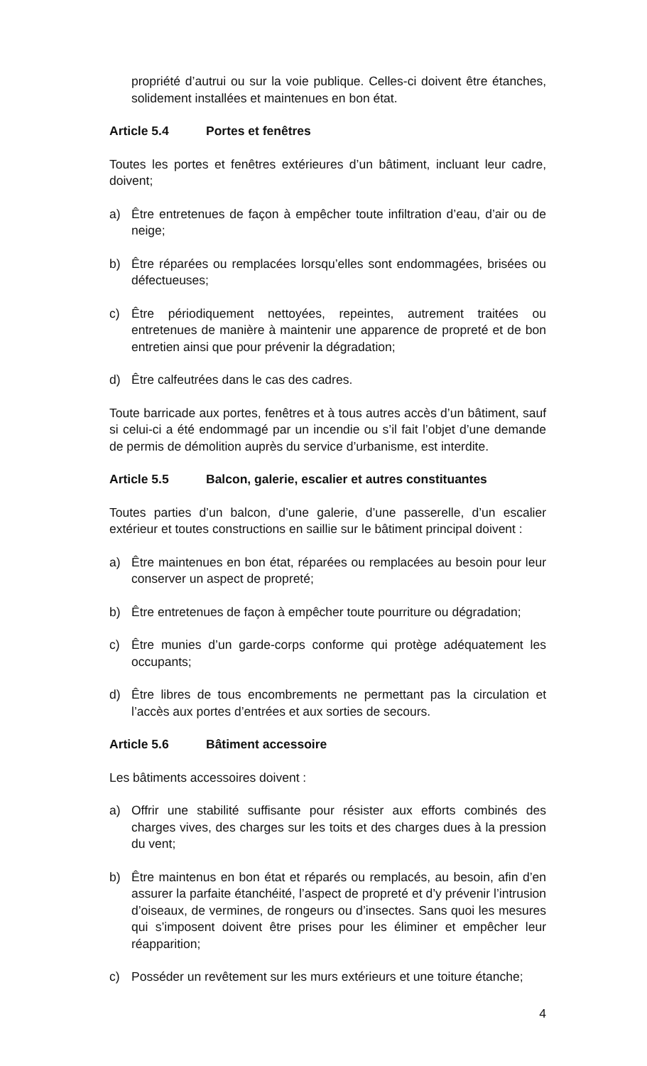propriété d’autrui ou sur la voie publique. Celles-ci doivent être étanches, solidement installées et maintenues en bon état.
Article 5.4 Portes et fenêtres
Toutes les portes et fenêtres extérieures d’un bâtiment, incluant leur cadre, doivent;
a) Être entretenues de façon à empêcher toute infiltration d’eau, d’air ou de neige;
b) Être réparées ou remplacées lorsqu’elles sont endommagées, brisées ou défectueuses;
c) Être périodiquement nettoyées, repeintes, autrement traitées ou entretenues de manière à maintenir une apparence de propreté et de bon entretien ainsi que pour prévenir la dégradation;
d) Être calfeutrées dans le cas des cadres.
Toute barricade aux portes, fenêtres et à tous autres accès d’un bâtiment, sauf si celui-ci a été endommagé par un incendie ou s’il fait l’objet d’une demande de permis de démolition auprès du service d’urbanisme, est interdite.
Article 5.5 Balcon, galerie, escalier et autres constituantes
Toutes parties d’un balcon, d’une galerie, d’une passerelle, d’un escalier extérieur et toutes constructions en saillie sur le bâtiment principal doivent :
a) Être maintenues en bon état, réparées ou remplacées au besoin pour leur conserver un aspect de propreté;
b) Être entretenues de façon à empêcher toute pourriture ou dégradation;
c) Être munies d’un garde-corps conforme qui protège adéquatement les occupants;
d) Être libres de tous encombrements ne permettant pas la circulation et l’accès aux portes d’entrées et aux sorties de secours.
Article 5.6 Bâtiment accessoire
Les bâtiments accessoires doivent :
a) Offrir une stabilité suffisante pour résister aux efforts combinés des charges vives, des charges sur les toits et des charges dues à la pression du vent;
b) Être maintenus en bon état et réparés ou remplacés, au besoin, afin d’en assurer la parfaite étanchéité, l’aspect de propreté et d’y prévenir l’intrusion d’oiseaux, de vermines, de rongeurs ou d’insectes. Sans quoi les mesures qui s’imposent doivent être prises pour les éliminer et empêcher leur réapparition;
c) Posséder un revêtement sur les murs extérieurs et une toiture étanche;
4